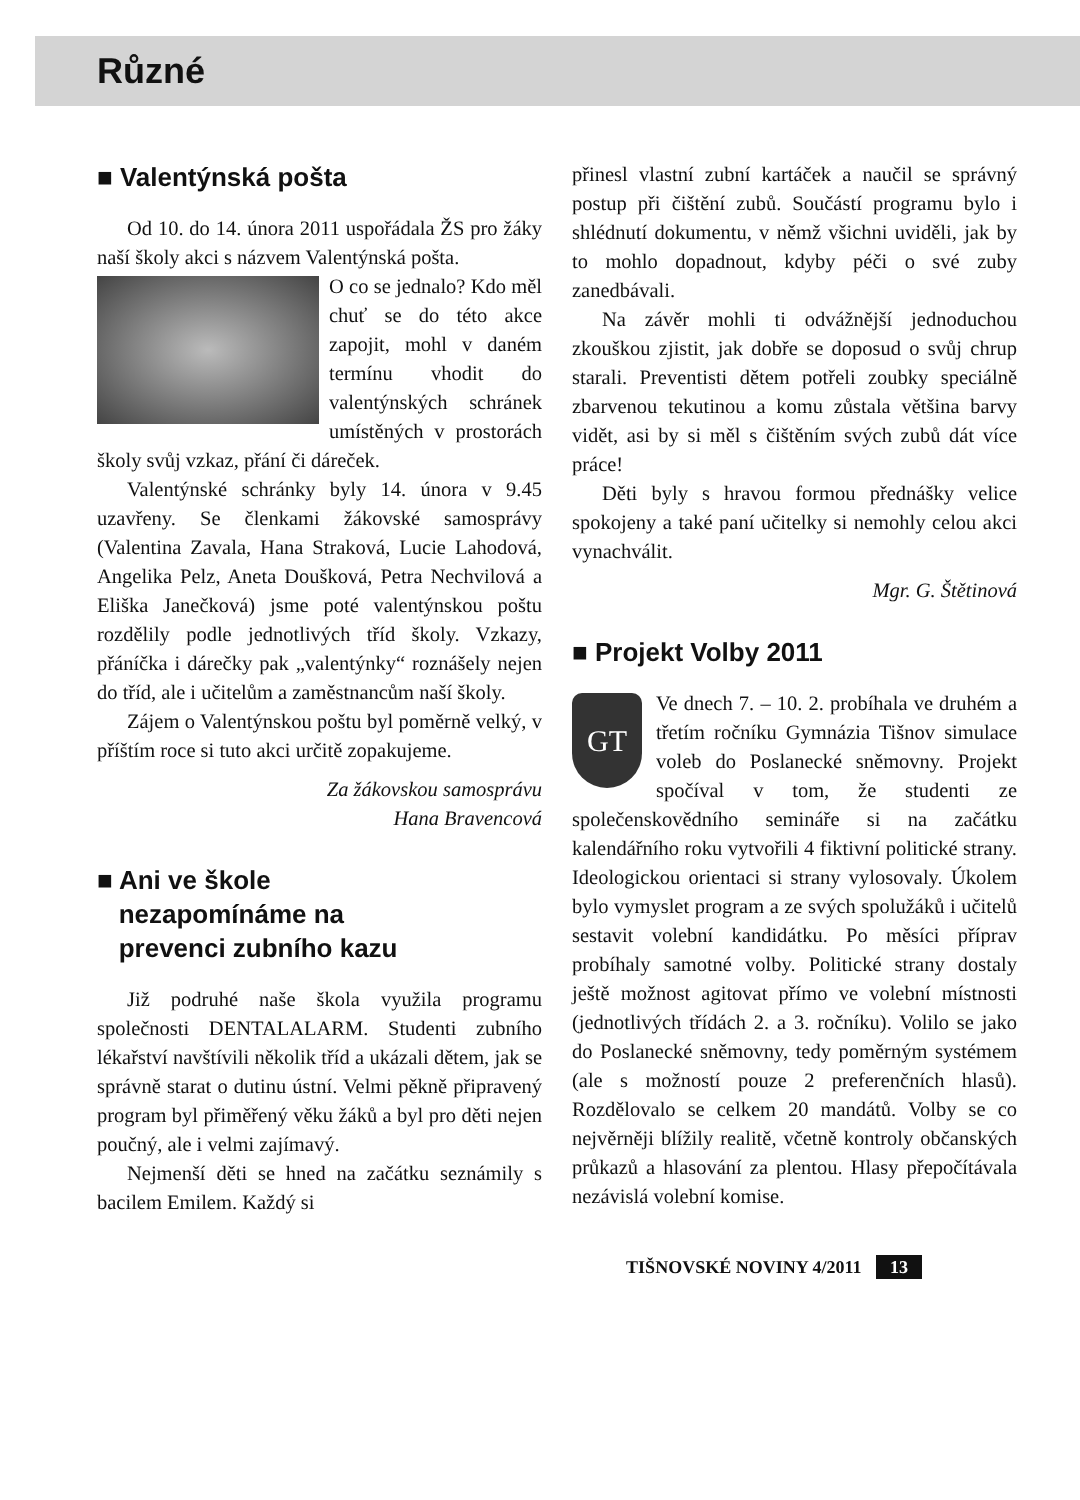Různé
■ Valentýnská pošta
Od 10. do 14. února 2011 uspořádala ŽS pro žáky naší školy akci s názvem Valentýnská pošta.
O co se jednalo? Kdo měl chuť se do této akce zapojit, mohl v daném termínu vhodit do valentýnských schránek umístěných v prostorách školy svůj vzkaz, přání či dáreček.
Valentýnské schránky byly 14. února v 9.45 uzavřeny. Se členkami žákovské samosprávy (Valentina Zavala, Hana Straková, Lucie Lahodová, Angelika Pelz, Aneta Doušková, Petra Nechvilová a Eliška Janečková) jsme poté valentýnskou poštu rozdělily podle jednotlivých tříd školy. Vzkazy, přáníčka i dárečky pak „valentýnky“ roznášely nejen do tříd, ale i učitelům a zaměstnancům naší školy.
Zájem o Valentýnskou poštu byl poměrně velký, v příštím roce si tuto akci určitě zopakujeme.
Za žákovskou samosprávu
Hana Bravencová
■ Ani ve škole
nezapomínáme na
prevenci zubního kazu
Již podruhé naše škola využila programu společnosti DENTALALARM. Studenti zubního lékařství navštívili několik tříd a ukázali dětem, jak se správně starat o dutinu ústní. Velmi pěkně připravený program byl přiměřený věku žáků a byl pro děti nejen poučný, ale i velmi zajímavý.
Nejmenší děti se hned na začátku seznámily s bacilem Emilem. Každý si
přinesl vlastní zubní kartáček a naučil se správný postup při čištění zubů. Součástí programu bylo i shlédnutí dokumentu, v němž všichni uviděli, jak by to mohlo dopadnout, kdyby péči o své zuby zanedbávali.
Na závěr mohli ti odvážnější jednoduchou zkouškou zjistit, jak dobře se doposud o svůj chrup starali. Preventisti dětem potřeli zoubky speciálně zbarvenou tekutinou a komu zůstala většina barvy vidět, asi by si měl s čištěním svých zubů dát více práce!
Děti byly s hravou formou přednášky velice spokojeny a také paní učitelky si nemohly celou akci vynachválit.
Mgr. G. Štětinová
■ Projekt Volby 2011
GT
Ve dnech 7. – 10. 2. probíhala ve druhém a třetím ročníku Gymnázia Tišnov simulace voleb do Poslanecké sněmovny. Projekt spočíval v tom, že studenti ze společenskovědního semináře si na začátku kalendářního roku vytvořili 4 fiktivní politické strany. Ideologickou orientaci si strany vylosovaly. Úkolem bylo vymyslet program a ze svých spolužáků i učitelů sestavit volební kandidátku. Po měsíci příprav probíhaly samotné volby. Politické strany dostaly ještě možnost agitovat přímo ve volební místnosti (jednotlivých třídách 2. a 3. ročníku). Volilo se jako do Poslanecké sněmovny, tedy poměrným systémem (ale s možností pouze 2 preferenčních hlasů). Rozdělovalo se celkem 20 mandátů. Volby se co nejvěrněji blížily realitě, včetně kontroly občanských průkazů a hlasování za plentou. Hlasy přepočítávala nezávislá volební komise.
TIŠNOVSKÉ NOVINY 4/2011 13